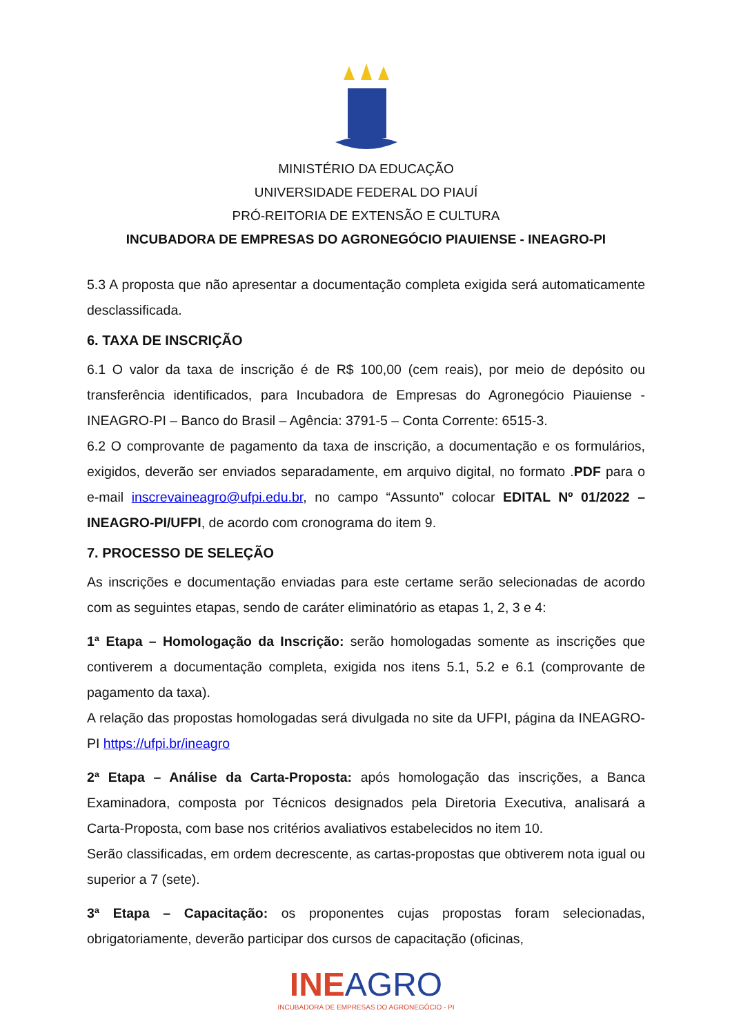MINISTÉRIO DA EDUCAÇÃO
UNIVERSIDADE FEDERAL DO PIAUÍ
PRÓ-REITORIA DE EXTENSÃO E CULTURA
INCUBADORA DE EMPRESAS DO AGRONEGÓCIO PIAUIENSE - INEAGRO-PI
5.3 A proposta que não apresentar a documentação completa exigida será automaticamente desclassificada.
6. TAXA DE INSCRIÇÃO
6.1 O valor da taxa de inscrição é de R$ 100,00 (cem reais), por meio de depósito ou transferência identificados, para Incubadora de Empresas do Agronegócio Piauiense - INEAGRO-PI – Banco do Brasil – Agência: 3791-5 – Conta Corrente: 6515-3.
6.2 O comprovante de pagamento da taxa de inscrição, a documentação e os formulários, exigidos, deverão ser enviados separadamente, em arquivo digital, no formato .PDF para o e-mail inscrevaineagro@ufpi.edu.br, no campo “Assunto” colocar EDITAL Nº 01/2022 – INEAGRO-PI/UFPI, de acordo com cronograma do item 9.
7. PROCESSO DE SELEÇÃO
As inscrições e documentação enviadas para este certame serão selecionadas de acordo com as seguintes etapas, sendo de caráter eliminatório as etapas 1, 2, 3 e 4:
1ª Etapa – Homologação da Inscrição: serão homologadas somente as inscrições que contiverem a documentação completa, exigida nos itens 5.1, 5.2 e 6.1 (comprovante de pagamento da taxa).
A relação das propostas homologadas será divulgada no site da UFPI, página da INEAGRO-PI https://ufpi.br/ineagro
2ª Etapa – Análise da Carta-Proposta: após homologação das inscrições, a Banca Examinadora, composta por Técnicos designados pela Diretoria Executiva, analisará a Carta-Proposta, com base nos critérios avaliativos estabelecidos no item 10.
Serão classificadas, em ordem decrescente, as cartas-propostas que obtiverem nota igual ou superior a 7 (sete).
3ª Etapa – Capacitação: os proponentes cujas propostas foram selecionadas, obrigatoriamente, deverão participar dos cursos de capacitação (oficinas,
INEAGRO
INCUBADORA DE EMPRESAS DO AGRONEGÓCIO - PI